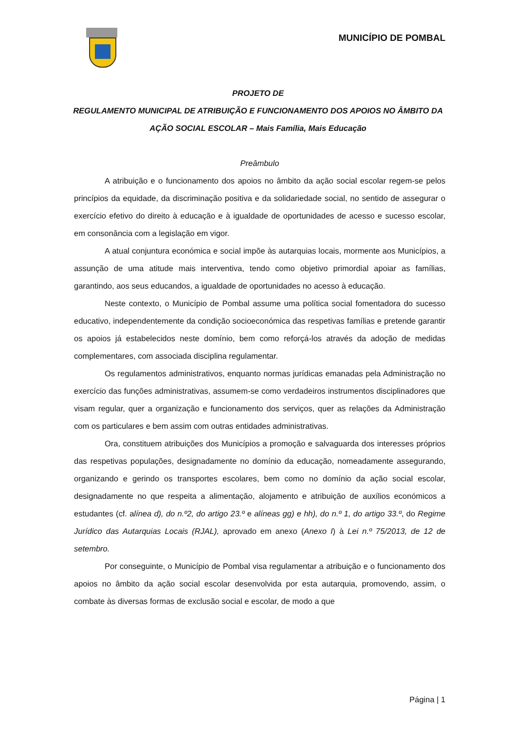MUNICÍPIO DE POMBAL
PROJETO DE
REGULAMENTO MUNICIPAL DE ATRIBUIÇÃO E FUNCIONAMENTO DOS APOIOS NO ÂMBITO DA AÇÃO SOCIAL ESCOLAR – Mais Família, Mais Educação
Preâmbulo
A atribuição e o funcionamento dos apoios no âmbito da ação social escolar regem-se pelos princípios da equidade, da discriminação positiva e da solidariedade social, no sentido de assegurar o exercício efetivo do direito à educação e à igualdade de oportunidades de acesso e sucesso escolar, em consonância com a legislação em vigor.
A atual conjuntura económica e social impõe às autarquias locais, mormente aos Municípios, a assunção de uma atitude mais interventiva, tendo como objetivo primordial apoiar as famílias, garantindo, aos seus educandos, a igualdade de oportunidades no acesso à educação.
Neste contexto, o Município de Pombal assume uma política social fomentadora do sucesso educativo, independentemente da condição socioeconómica das respetivas famílias e pretende garantir os apoios já estabelecidos neste domínio, bem como reforçá-los através da adoção de medidas complementares, com associada disciplina regulamentar.
Os regulamentos administrativos, enquanto normas jurídicas emanadas pela Administração no exercício das funções administrativas, assumem-se como verdadeiros instrumentos disciplinadores que visam regular, quer a organização e funcionamento dos serviços, quer as relações da Administração com os particulares e bem assim com outras entidades administrativas.
Ora, constituem atribuições dos Municípios a promoção e salvaguarda dos interesses próprios das respetivas populações, designadamente no domínio da educação, nomeadamente assegurando, organizando e gerindo os transportes escolares, bem como no domínio da ação social escolar, designadamente no que respeita a alimentação, alojamento e atribuição de auxílios económicos a estudantes (cf. alínea d), do n.º2, do artigo 23.º e alíneas gg) e hh), do n.º 1, do artigo 33.º, do Regime Jurídico das Autarquias Locais (RJAL), aprovado em anexo (Anexo I) à Lei n.º 75/2013, de 12 de setembro.
Por conseguinte, o Município de Pombal visa regulamentar a atribuição e o funcionamento dos apoios no âmbito da ação social escolar desenvolvida por esta autarquia, promovendo, assim, o combate às diversas formas de exclusão social e escolar, de modo a que
Página | 1